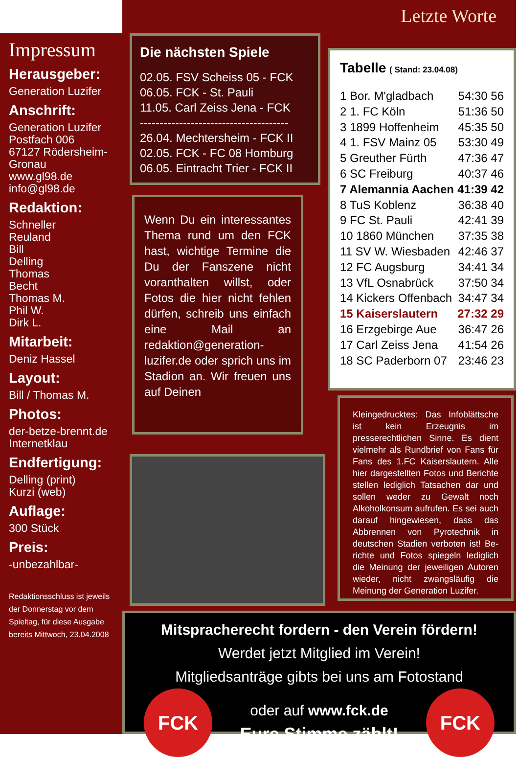Letzte Worte
Impressum
Herausgeber:
Generation Luzifer
Anschrift:
Generation Luzifer
Postfach 006
67127 Rödersheim-Gronau
www.gl98.de
info@gl98.de
Redaktion:
Schneller
Reuland
Bill
Delling
Thomas
Becht
Thomas M.
Phil W.
Dirk L.
Mitarbeit:
Deniz Hassel
Layout:
Bill / Thomas M.
Photos:
der-betze-brennt.de
Internetklau
Endfertigung:
Delling (print)
Kurzi (web)
Auflage:
300 Stück
Preis:
-unbezahlbar-
Redaktionsschluss ist jeweils der Donnerstag vor dem Spieltag, für diese Ausgabe bereits Mittwoch, 23.04.2008
Die nächsten Spiele
02.05. FSV Scheiss 05 - FCK
06.05. FCK - St. Pauli
11.05. Carl Zeiss Jena - FCK
--------------------------------------
26.04. Mechtersheim - FCK II
02.05. FCK - FC 08 Homburg
06.05. Eintracht Trier - FCK II
Tabelle ( Stand: 23.04.08)
| 1 Bor. M'gladbach | 54:30 56 |
| 2 1. FC Köln | 51:36 50 |
| 3 1899 Hoffenheim | 45:35 50 |
| 4 1. FSV Mainz 05 | 53:30 49 |
| 5 Greuther Fürth | 47:36 47 |
| 6 SC Freiburg | 40:37 46 |
| 7 Alemannia Aachen | 41:39 42 |
| 8 TuS Koblenz | 36:38 40 |
| 9 FC St. Pauli | 42:41 39 |
| 10 1860 München | 37:35 38 |
| 11 SV W. Wiesbaden | 42:46 37 |
| 12 FC Augsburg | 34:41 34 |
| 13 VfL Osnabrück | 37:50 34 |
| 14 Kickers Offenbach | 34:47 34 |
| 15 Kaiserslautern | 27:32 29 |
| 16 Erzgebirge Aue | 36:47 26 |
| 17 Carl Zeiss Jena | 41:54 26 |
| 18 SC Paderborn 07 | 23:46 23 |
Wenn Du ein interessantes Thema rund um den FCK hast, wichtige Termine die Du der Fanszene nicht voranthalten willst, oder Fotos die hier nicht fehlen dürfen, schreib uns einfach eine Mail an redaktion@generation-luzifer.de oder sprich uns im Stadion an. Wir freuen uns auf Deinen
Kleingedrucktes: Das Infoblättsche ist kein Erzeugnis im presserechtlichen Sinne. Es dient vielmehr als Rundbrief von Fans für Fans des 1.FC Kaiserslautern. Alle hier dargestellten Fotos und Berichte stellen lediglich Tatsachen dar und sollen weder zu Gewalt noch Alkoholkonsum aufrufen. Es sei auch darauf hingewiesen, dass das Abbrennen von Pyrotechnik in deutschen Stadien verboten ist! Be-richte und Fotos spiegeln lediglich die Meinung der jeweiligen Autoren wieder, nicht zwangsläufig die Meinung der Generation Luzifer.
Mitspracherecht fordern - den Verein fördern!
Werdet jetzt Mitglied im Verein!
Mitgliedsanträge gibts bei uns am Fotostand
FCK oder auf www.fck.de
Eure Stimme zählt! FCK